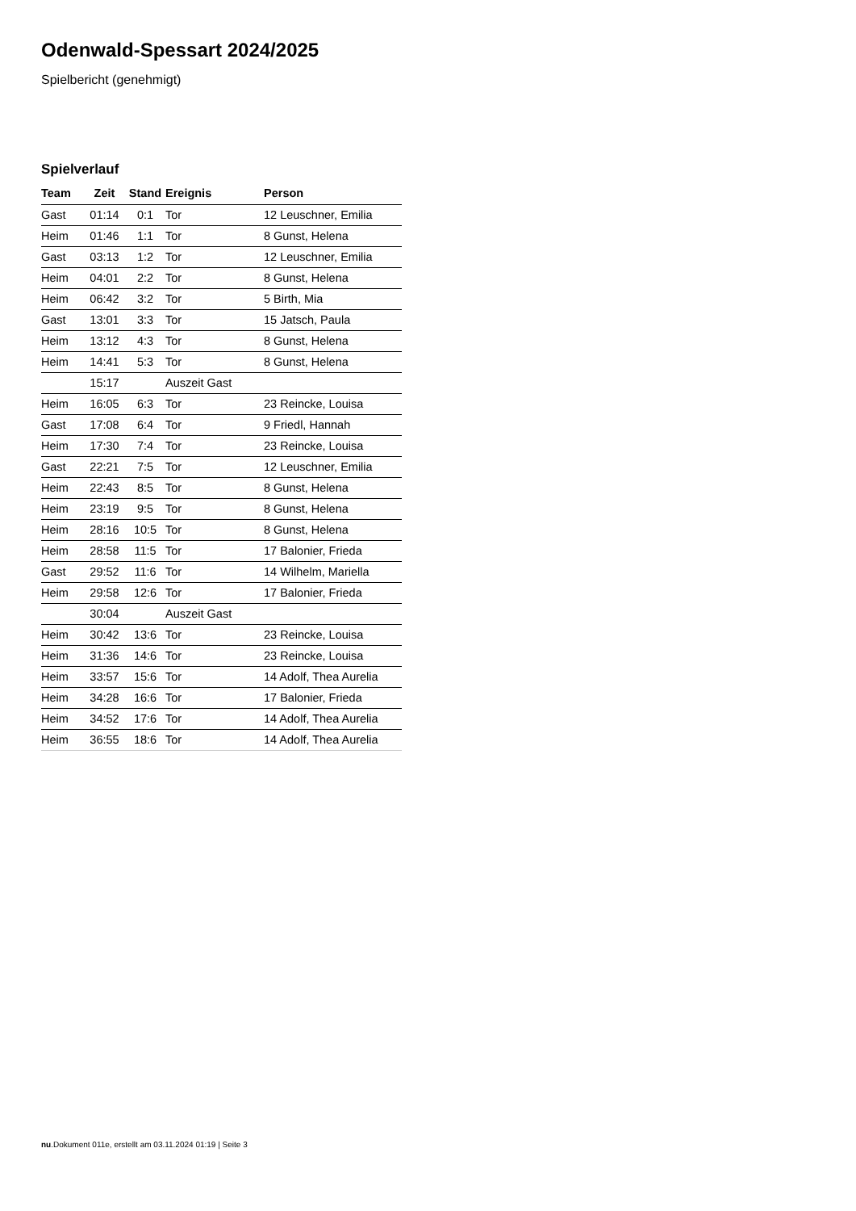Odenwald-Spessart 2024/2025
Spielbericht (genehmigt)
Spielverlauf
| Team | Zeit | Stand | Ereignis | Person |
| --- | --- | --- | --- | --- |
| Gast | 01:14 | 0:1 | Tor | 12 Leuschner, Emilia |
| Heim | 01:46 | 1:1 | Tor | 8 Gunst, Helena |
| Gast | 03:13 | 1:2 | Tor | 12 Leuschner, Emilia |
| Heim | 04:01 | 2:2 | Tor | 8 Gunst, Helena |
| Heim | 06:42 | 3:2 | Tor | 5 Birth, Mia |
| Gast | 13:01 | 3:3 | Tor | 15 Jatsch, Paula |
| Heim | 13:12 | 4:3 | Tor | 8 Gunst, Helena |
| Heim | 14:41 | 5:3 | Tor | 8 Gunst, Helena |
| | 15:17 | | Auszeit Gast | |
| Heim | 16:05 | 6:3 | Tor | 23 Reincke, Louisa |
| Gast | 17:08 | 6:4 | Tor | 9 Friedl, Hannah |
| Heim | 17:30 | 7:4 | Tor | 23 Reincke, Louisa |
| Gast | 22:21 | 7:5 | Tor | 12 Leuschner, Emilia |
| Heim | 22:43 | 8:5 | Tor | 8 Gunst, Helena |
| Heim | 23:19 | 9:5 | Tor | 8 Gunst, Helena |
| Heim | 28:16 | 10:5 | Tor | 8 Gunst, Helena |
| Heim | 28:58 | 11:5 | Tor | 17 Balonier, Frieda |
| Gast | 29:52 | 11:6 | Tor | 14 Wilhelm, Mariella |
| Heim | 29:58 | 12:6 | Tor | 17 Balonier, Frieda |
| | 30:04 | | Auszeit Gast | |
| Heim | 30:42 | 13:6 | Tor | 23 Reincke, Louisa |
| Heim | 31:36 | 14:6 | Tor | 23 Reincke, Louisa |
| Heim | 33:57 | 15:6 | Tor | 14 Adolf, Thea Aurelia |
| Heim | 34:28 | 16:6 | Tor | 17 Balonier, Frieda |
| Heim | 34:52 | 17:6 | Tor | 14 Adolf, Thea Aurelia |
| Heim | 36:55 | 18:6 | Tor | 14 Adolf, Thea Aurelia |
nu.Dokument 011e, erstellt am 03.11.2024 01:19 | Seite 3